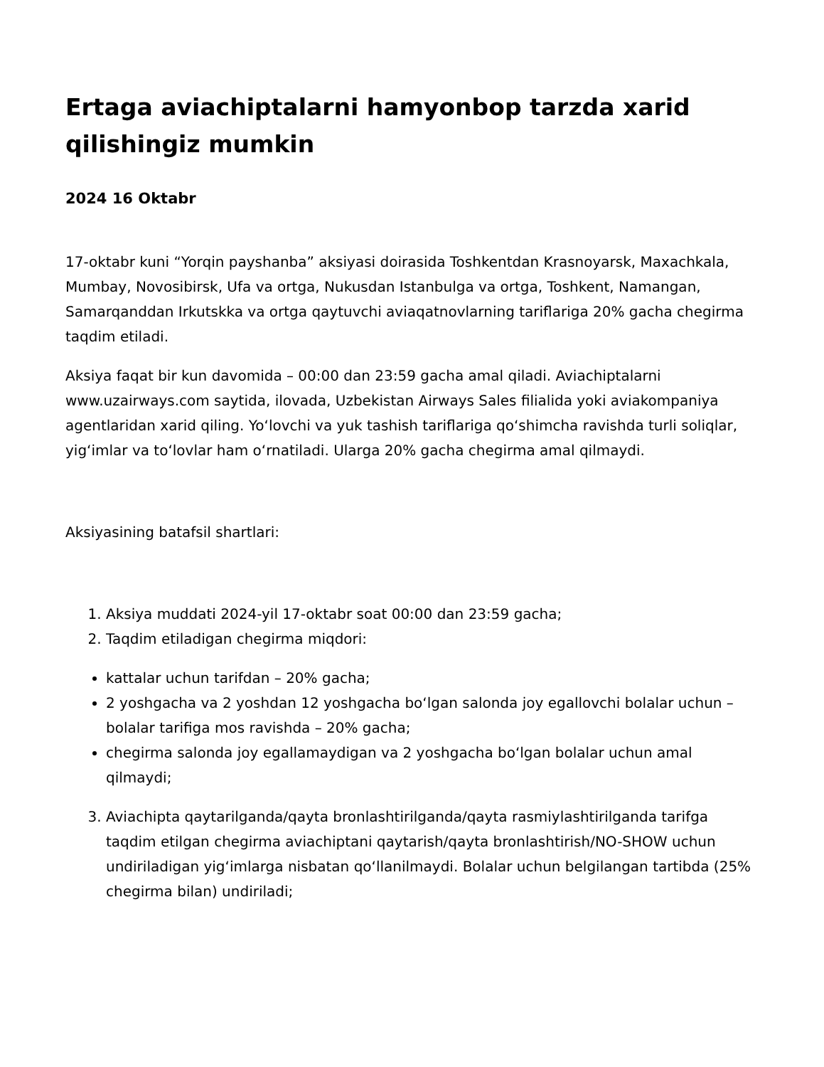Ertaga aviachiptalarni hamyonbop tarzda xarid qilishingiz mumkin
2024 16 Oktabr
17-oktabr kuni “Yorqin payshanba” aksiyasi doirasida Toshkentdan Krasnoyarsk, Maxachkala, Mumbay, Novosibirsk, Ufa va ortga, Nukusdan Istanbulga va ortga, Toshkent, Namangan, Samarqanddan Irkutskka va ortga qaytuvchi aviaqatnovlarning tariflariga 20% gacha chegirma taqdim etiladi.
Aksiya faqat bir kun davomida – 00:00 dan 23:59 gacha amal qiladi. Aviachiptalarni www.uzairways.com saytida, ilovada, Uzbekistan Airways Sales filialida yoki aviakompaniya agentlaridan xarid qiling. Yoʻlovchi va yuk tashish tariflariga qoʻshimcha ravishda turli soliqlar, yigʻimlar va toʻlovlar ham oʻrnatiladi. Ularga 20% gacha chegirma amal qilmaydi.
Aksiyasining batafsil shartlari:
1. Aksiya muddati 2024-yil 17-oktabr soat 00:00 dan 23:59 gacha;
2. Taqdim etiladigan chegirma miqdori:
kattalar uchun tarifdan – 20% gacha;
2 yoshgacha va 2 yoshdan 12 yoshgacha boʻlgan salonda joy egallovchi bolalar uchun – bolalar tarifiga mos ravishda – 20% gacha;
chegirma salonda joy egallamaydigan va 2 yoshgacha boʻlgan bolalar uchun amal qilmaydi;
3. Aviachipta qaytarilganda/qayta bronlashtirilganda/qayta rasmiylashtirilganda tarifga taqdim etilgan chegirma aviachiptani qaytarish/qayta bronlashtirish/NO-SHOW uchun undiriladigan yigʻimlarga nisbatan qoʻllanilmaydi. Bolalar uchun belgilangan tartibda (25% chegirma bilan) undiriladi;